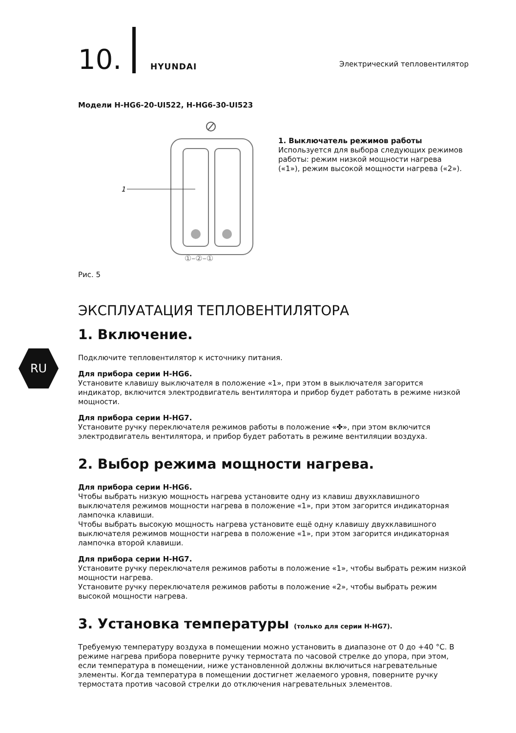RU
10.
HYUNDAI
Электрический тепловентилятор
Модели H-HG6-20-UI522, H-HG6-30-UI523
1
①–②–①
Рис. 5
1. Выключатель режимов работы
Используется для выбора следующих режимов работы: режим низкой мощности нагрева («1»), режим высокой мощности нагрева («2»).
ЭКСПЛУАТАЦИЯ ТЕПЛОВЕНТИЛЯТОРА
1. Включение.
Подключите тепловентилятор к источнику питания.
Для прибора серии H-HG6.
Установите клавишу выключателя в положение «1», при этом в выключателя загорится индикатор, включится электродвигатель вентилятора и прибор будет работать в режиме низкой мощности.
Для прибора серии H-HG7.
Установите ручку переключателя режимов работы в положение «✤», при этом включится электродвигатель вентилятора, и прибор будет работать в режиме вентиляции воздуха.
2. Выбор режима мощности нагрева.
Для прибора серии H-HG6.
Чтобы выбрать низкую мощность нагрева установите одну из клавиш двухклавишного выключателя режимов мощности нагрева в положение «1», при этом загорится индикаторная лампочка клавиши.
Чтобы выбрать высокую мощность нагрева установите ещё одну клавишу двухклавишного выключателя режимов мощности нагрева в положение «1», при этом загорится индикаторная лампочка второй клавиши.
Для прибора серии H-HG7.
Установите ручку переключателя режимов работы в положение «1», чтобы выбрать режим низкой мощности нагрева.
Установите ручку переключателя режимов работы в положение «2», чтобы выбрать режим высокой мощности нагрева.
3. Установка температуры (только для серии H-HG7).
Требуемую температуру воздуха в помещении можно установить в диапазоне от 0 до +40 °C. В режиме нагрева прибора поверните ручку термостата по часовой стрелке до упора, при этом, если температура в помещении, ниже установленной должны включиться нагревательные элементы. Когда температура в помещении достигнет желаемого уровня, поверните ручку термостата против часовой стрелки до отключения нагревательных элементов.